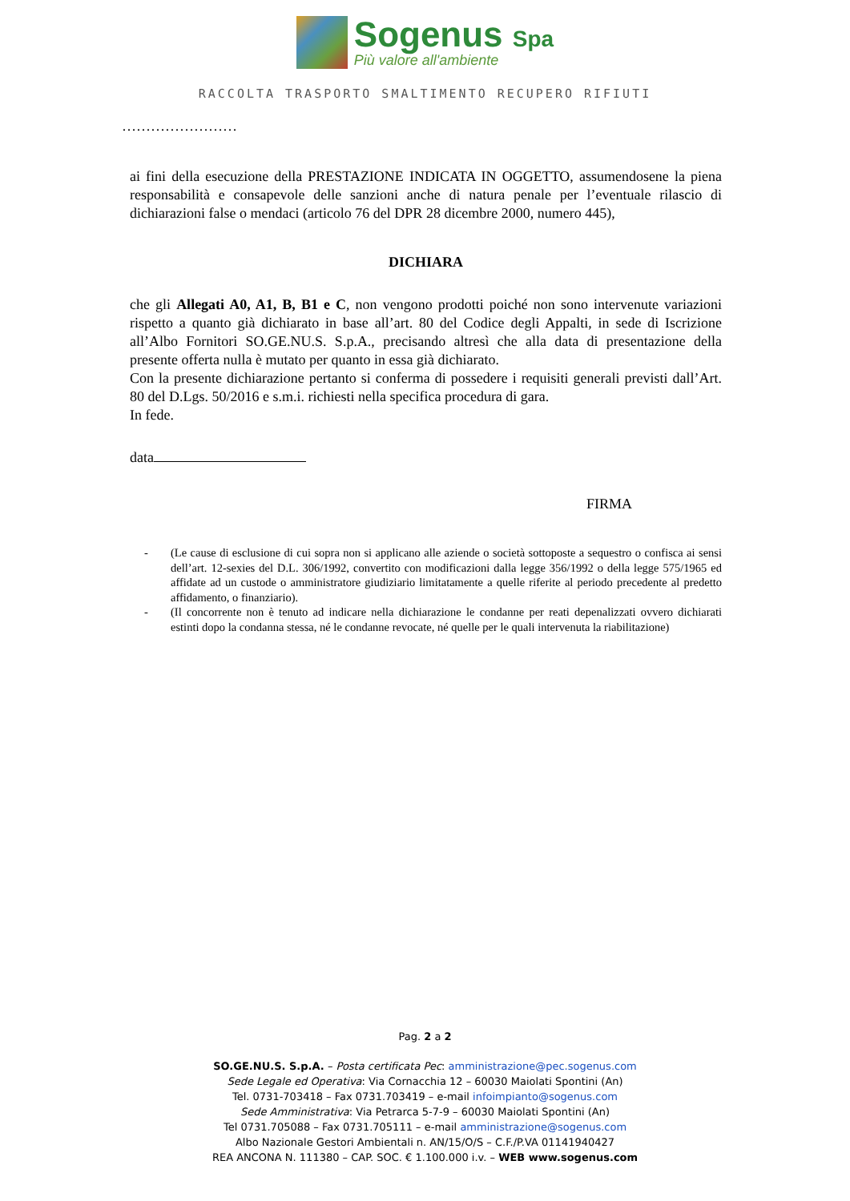Sogenus Spa
Più valore all'ambiente
RACCOLTA TRASPORTO SMALTIMENTO RECUPERO RIFIUTI
……………………
ai fini della esecuzione della PRESTAZIONE INDICATA IN OGGETTO, assumendosene la piena responsabilità e consapevole delle sanzioni anche di natura penale per l’eventuale rilascio di dichiarazioni false o mendaci (articolo 76 del DPR 28 dicembre 2000, numero 445),
DICHIARA
che gli Allegati A0, A1, B, B1 e C, non vengono prodotti poiché non sono intervenute variazioni rispetto a quanto già dichiarato in base all’art. 80 del Codice degli Appalti, in sede di Iscrizione all’Albo Fornitori SO.GE.NU.S. S.p.A., precisando altresì che alla data di presentazione della presente offerta nulla è mutato per quanto in essa già dichiarato.
Con la presente dichiarazione pertanto si conferma di possedere i requisiti generali previsti dall’Art. 80 del D.Lgs. 50/2016 e s.m.i. richiesti nella specifica procedura di gara.
In fede.
data
FIRMA
- (Le cause di esclusione di cui sopra non si applicano alle aziende o società sottoposte a sequestro o confisca ai sensi dell’art. 12-sexies del D.L. 306/1992, convertito con modificazioni dalla legge 356/1992 o della legge 575/1965 ed affidate ad un custode o amministratore giudiziario limitatamente a quelle riferite al periodo precedente al predetto affidamento, o finanziario).
- (Il concorrente non è tenuto ad indicare nella dichiarazione le condanne per reati depenalizzati ovvero dichiarati estinti dopo la condanna stessa, né le condanne revocate, né quelle per le quali intervenuta la riabilitazione)
Pag. 2 a 2
SO.GE.NU.S. S.p.A. – Posta certificata Pec: amministrazione@pec.sogenus.com
Sede Legale ed Operativa: Via Cornacchia 12 – 60030 Maiolati Spontini (An)
Tel. 0731-703418 – Fax 0731.703419 – e-mail infoimpianto@sogenus.com
Sede Amministrativa: Via Petrarca 5-7-9 – 60030 Maiolati Spontini (An)
Tel 0731.705088 – Fax 0731.705111 – e-mail amministrazione@sogenus.com
Albo Nazionale Gestori Ambientali n. AN/15/O/S – C.F./P.VA 01141940427
REA ANCONA N. 111380 – CAP. SOC. € 1.100.000 i.v. – WEB www.sogenus.com